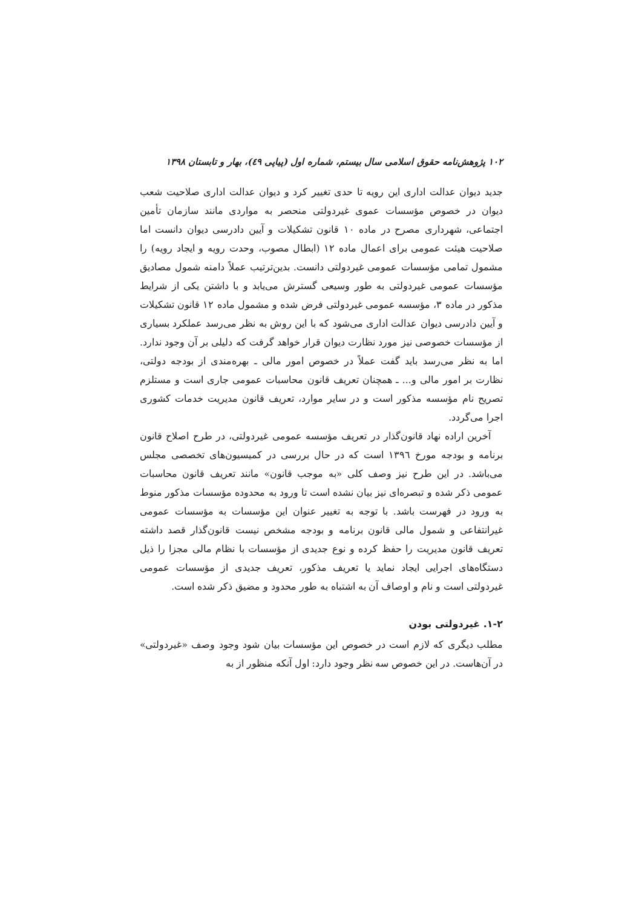۱۰۲ پژوهش‌نامه حقوق اسلامی سال بیستم، شماره اول (پیاپی ٤٩)، بهار و تابستان ۱۳۹۸
جدید دیوان عدالت اداری این رویه تا حدی تغییر کرد و دیوان عدالت اداری صلاحیت شعب دیوان در خصوص مؤسسات عموی غیردولتی منحصر به مواردی مانند سازمان تأمین اجتماعی، شهرداری مصرح در ماده ۱۰ قانون تشکیلات و آیین دادرسی دیوان دانست اما صلاحیت هیئت عمومی برای اعمال ماده ۱۲ (ابطال مصوب، وحدت رویه و ایجاد رویه) را مشمول تمامی مؤسسات عمومی غیردولتی دانست. بدین‌ترتیب عملاً دامنه شمول مصادیق مؤسسات عمومی غیردولتی به طور وسیعی گسترش می‌یابد و با داشتن یکی از شرایط مذکور در ماده ۳، مؤسسه عمومی غیردولتی فرض شده و مشمول ماده ۱۲ قانون تشکیلات و آیین دادرسی دیوان عدالت اداری می‌شود که با این روش به نظر می‌رسد عملکرد بسیاری از مؤسسات خصوصی نیز مورد نظارت دیوان قرار خواهد گرفت که دلیلی بر آن وجود ندارد. اما به نظر می‌رسد باید گفت عملاً در خصوص امور مالی ـ بهره‌مندی از بودجه دولتی، نظارت بر امور مالی و... ـ همچنان تعریف قانون محاسبات عمومی جاری است و مستلزم تصریح نام مؤسسه مذکور است و در سایر موارد، تعریف قانون مدیریت خدمات کشوری اجرا می‌گردد.
آخرین اراده نهاد قانون‌گذار در تعریف مؤسسه عمومی غیردولتی، در طرح اصلاح قانون برنامه و بودجه مورخ ۱۳۹٦ است که در حال بررسی در کمیسیون‌های تخصصی مجلس می‌باشد. در این طرح نیز وصف کلی «به موجب قانون» مانند تعریف قانون محاسبات عمومی ذکر شده و تبصره‌ای نیز بیان نشده است تا ورود به محدوده مؤسسات مذکور منوط به ورود در فهرست باشد. با توجه به تغییر عنوان این مؤسسات به مؤسسات عمومی غیرانتفاعی و شمول مالی قانون برنامه و بودجه مشخص نیست قانون‌گذار قصد داشته تعریف قانون مدیریت را حفظ کرده و نوع جدیدی از مؤسسات با نظام مالی مجزا را ذیل دستگاه‌های اجرایی ایجاد نماید یا تعریف مذکور، تعریف جدیدی از مؤسسات عمومی غیردولتی است و نام و اوصاف آن به اشتباه به طور محدود و مضیق ذکر شده است.
۱-۲. غیردولتی بودن
مطلب دیگری که لازم است در خصوص این مؤسسات بیان شود وجود وصف «غیردولتی» در آن‌هاست. در این خصوص سه نظر وجود دارد: اول آنکه منظور از به